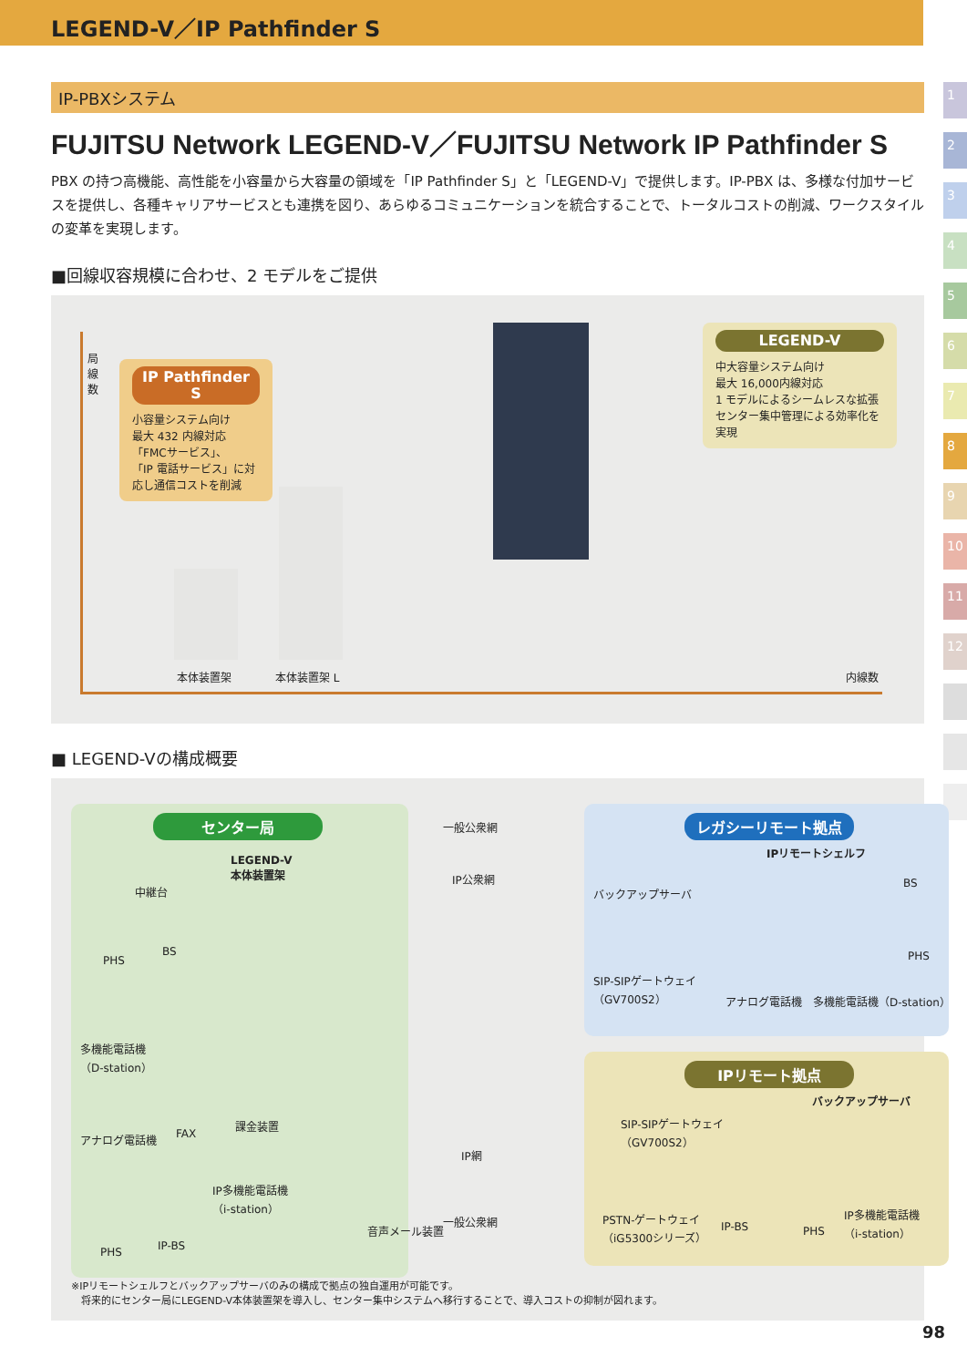LEGEND-V／IP Pathfinder S
1
2
3
4
5
6
7
8
9
10
11
12
IP-PBXシステム
FUJITSU Network LEGEND-V／FUJITSU Network IP Pathfinder S
PBX の持つ高機能、高性能を小容量から大容量の領域を「IP Pathfinder S」と「LEGEND-V」で提供します。IP-PBX は、多様な付加サービスを提供し、各種キャリアサービスとも連携を図り、あらゆるコミュニケーションを統合することで、トータルコストの削減、ワークスタイルの変革を実現します。
■回線収容規模に合わせ、2 モデルをご提供
局線数
IP Pathfinder S
小容量システム向け
最大 432 内線対応
「FMCサービス」、
「IP 電話サービス」に対応し通信コストを削減
LEGEND-V
中大容量システム向け
最大 16,000内線対応
1 モデルによるシームレスな拡張
センター集中管理による効率化を実現
本体装置架 本体装置架 L 内線数
■ LEGEND-Vの構成概要
センター局
LEGEND-V
本体装置架
中継台
PHS
BS
多機能電話機
（D-station）
アナログ電話機 FAX
課金装置
IP多機能電話機
（i-station）
音声メール装置
PHS IP-BS
一般公衆網
IP公衆網
IP網
一般公衆網
レガシーリモート拠点
IPリモートシェルフ
バックアップサーバ
BS
PHS
SIP-SIPゲートウェイ
（GV700S2）
アナログ電話機　多機能電話機（D-station）
IPリモート拠点
バックアップサーバ
SIP-SIPゲートウェイ
（GV700S2）
PSTN-ゲートウェイ
（iG5300シリーズ）
IP-BS PHS
IP多機能電話機
（i-station）
※IPリモートシェルフとバックアップサーバのみの構成で拠点の独自運用が可能です。
　将来的にセンター局にLEGEND-V本体装置架を導入し、センター集中システムへ移行することで、導入コストの抑制が図れます。
98